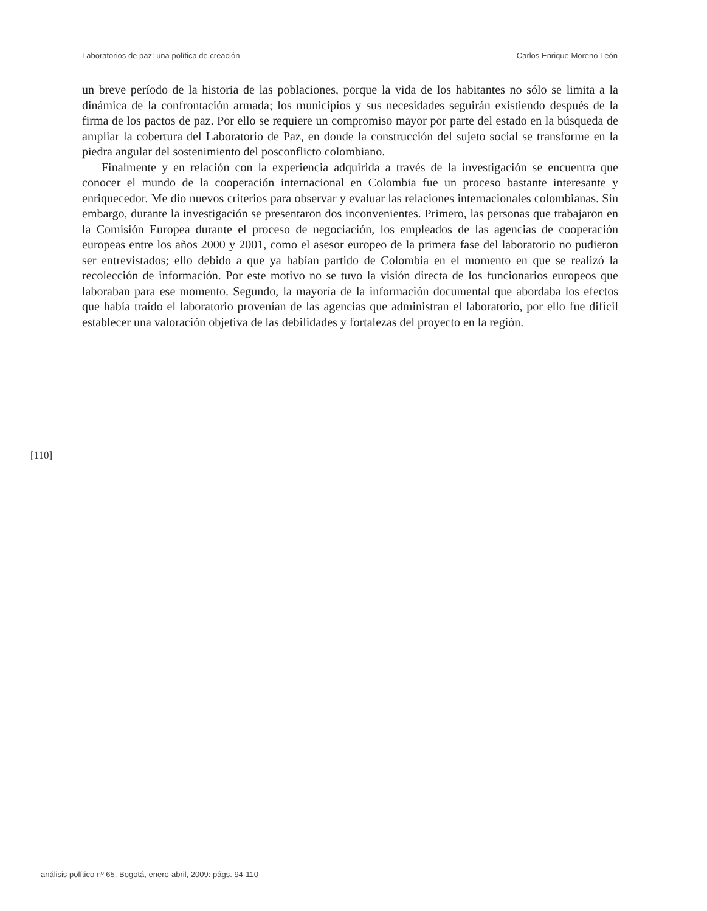Laboratorios de paz: una política de creación Carlos Enrique Moreno León
un breve período de la historia de las poblaciones, porque la vida de los habitantes no sólo se limita a la dinámica de la confrontación armada; los municipios y sus necesidades seguirán existiendo después de la firma de los pactos de paz. Por ello se requiere un compromiso mayor por parte del estado en la búsqueda de ampliar la cobertura del Laboratorio de Paz, en donde la construcción del sujeto social se transforme en la piedra angular del sostenimiento del posconflicto colombiano.
Finalmente y en relación con la experiencia adquirida a través de la investigación se encuentra que conocer el mundo de la cooperación internacional en Colombia fue un proceso bastante interesante y enriquecedor. Me dio nuevos criterios para observar y evaluar las relaciones internacionales colombianas. Sin embargo, durante la investigación se presentaron dos inconvenientes. Primero, las personas que trabajaron en la Comisión Europea durante el proceso de negociación, los empleados de las agencias de cooperación europeas entre los años 2000 y 2001, como el asesor europeo de la primera fase del laboratorio no pudieron ser entrevistados; ello debido a que ya habían partido de Colombia en el momento en que se realizó la recolección de información. Por este motivo no se tuvo la visión directa de los funcionarios europeos que laboraban para ese momento. Segundo, la mayoría de la información documental que abordaba los efectos que había traído el laboratorio provenían de las agencias que administran el laboratorio, por ello fue difícil establecer una valoración objetiva de las debilidades y fortalezas del proyecto en la región.
[110]
análisis político nº 65, Bogotá, enero-abril, 2009: págs. 94-110